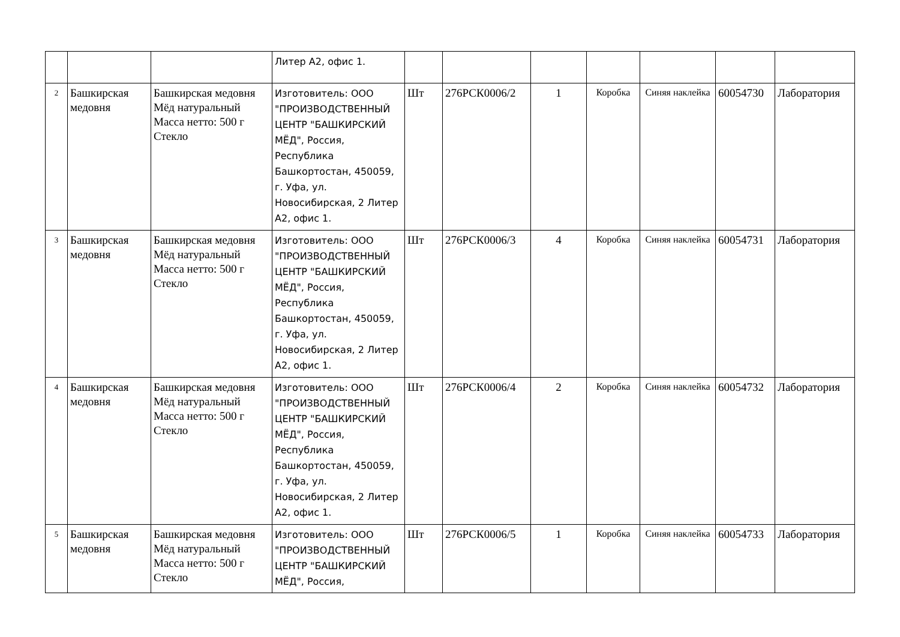| | | | Литер А2, офис 1. | | | | | | | |
| 2 | Башкирская медовня | Башкирская медовня Мёд натуральный Масса нетто: 500 г Стекло | Изготовитель: ООО "ПРОИЗВОДСТВЕННЫЙ ЦЕНТР "БАШКИРСКИЙ МЁД", Россия, Республика Башкортостан, 450059, г. Уфа, ул. Новосибирская, 2 Литер А2, офис 1. | Шт | 276РСК0006/2 | 1 | Коробка | Синяя наклейка | 60054730 | Лаборатория |
| 3 | Башкирская медовня | Башкирская медовня Мёд натуральный Масса нетто: 500 г Стекло | Изготовитель: ООО "ПРОИЗВОДСТВЕННЫЙ ЦЕНТР "БАШКИРСКИЙ МЁД", Россия, Республика Башкортостан, 450059, г. Уфа, ул. Новосибирская, 2 Литер А2, офис 1. | Шт | 276РСК0006/3 | 4 | Коробка | Синяя наклейка | 60054731 | Лаборатория |
| 4 | Башкирская медовня | Башкирская медовня Мёд натуральный Масса нетто: 500 г Стекло | Изготовитель: ООО "ПРОИЗВОДСТВЕННЫЙ ЦЕНТР "БАШКИРСКИЙ МЁД", Россия, Республика Башкортостан, 450059, г. Уфа, ул. Новосибирская, 2 Литер А2, офис 1. | Шт | 276РСК0006/4 | 2 | Коробка | Синяя наклейка | 60054732 | Лаборатория |
| 5 | Башкирская медовня | Башкирская медовня Мёд натуральный Масса нетто: 500 г Стекло | Изготовитель: ООО "ПРОИЗВОДСТВЕННЫЙ ЦЕНТР "БАШКИРСКИЙ МЁД", Россия, | Шт | 276РСК0006/5 | 1 | Коробка | Синяя наклейка | 60054733 | Лаборатория |